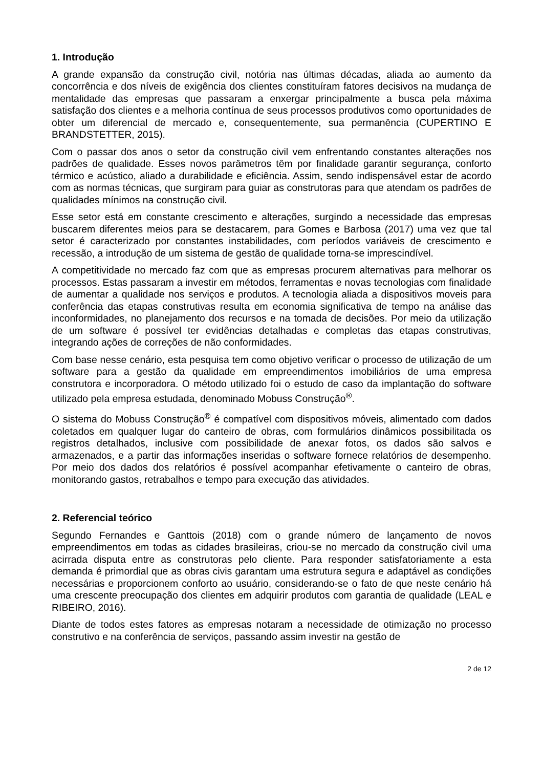1. Introdução
A grande expansão da construção civil, notória nas últimas décadas, aliada ao aumento da concorrência e dos níveis de exigência dos clientes constituíram fatores decisivos na mudança de mentalidade das empresas que passaram a enxergar principalmente a busca pela máxima satisfação dos clientes e a melhoria contínua de seus processos produtivos como oportunidades de obter um diferencial de mercado e, consequentemente, sua permanência (CUPERTINO E BRANDSTETTER, 2015).
Com o passar dos anos o setor da construção civil vem enfrentando constantes alterações nos padrões de qualidade. Esses novos parâmetros têm por finalidade garantir segurança, conforto térmico e acústico, aliado a durabilidade e eficiência. Assim, sendo indispensável estar de acordo com as normas técnicas, que surgiram para guiar as construtoras para que atendam os padrões de qualidades mínimos na construção civil.
Esse setor está em constante crescimento e alterações, surgindo a necessidade das empresas buscarem diferentes meios para se destacarem, para Gomes e Barbosa (2017) uma vez que tal setor é caracterizado por constantes instabilidades, com períodos variáveis de crescimento e recessão, a introdução de um sistema de gestão de qualidade torna-se imprescindível.
A competitividade no mercado faz com que as empresas procurem alternativas para melhorar os processos. Estas passaram a investir em métodos, ferramentas e novas tecnologias com finalidade de aumentar a qualidade nos serviços e produtos. A tecnologia aliada a dispositivos moveis para conferência das etapas construtivas resulta em economia significativa de tempo na análise das inconformidades, no planejamento dos recursos e na tomada de decisões. Por meio da utilização de um software é possível ter evidências detalhadas e completas das etapas construtivas, integrando ações de correções de não conformidades.
Com base nesse cenário, esta pesquisa tem como objetivo verificar o processo de utilização de um software para a gestão da qualidade em empreendimentos imobiliários de uma empresa construtora e incorporadora. O método utilizado foi o estudo de caso da implantação do software utilizado pela empresa estudada, denominado Mobuss Construção<sup>®</sup>.
O sistema do Mobuss Construção<sup>®</sup> é compatível com dispositivos móveis, alimentado com dados coletados em qualquer lugar do canteiro de obras, com formulários dinâmicos possibilitada os registros detalhados, inclusive com possibilidade de anexar fotos, os dados são salvos e armazenados, e a partir das informações inseridas o software fornece relatórios de desempenho. Por meio dos dados dos relatórios é possível acompanhar efetivamente o canteiro de obras, monitorando gastos, retrabalhos e tempo para execução das atividades.
2. Referencial teórico
Segundo Fernandes e Ganttois (2018) com o grande número de lançamento de novos empreendimentos em todas as cidades brasileiras, criou-se no mercado da construção civil uma acirrada disputa entre as construtoras pelo cliente. Para responder satisfatoriamente a esta demanda é primordial que as obras civis garantam uma estrutura segura e adaptável as condições necessárias e proporcionem conforto ao usuário, considerando-se o fato de que neste cenário há uma crescente preocupação dos clientes em adquirir produtos com garantia de qualidade (LEAL e RIBEIRO, 2016).
Diante de todos estes fatores as empresas notaram a necessidade de otimização no processo construtivo e na conferência de serviços, passando assim investir na gestão de
2 de 12